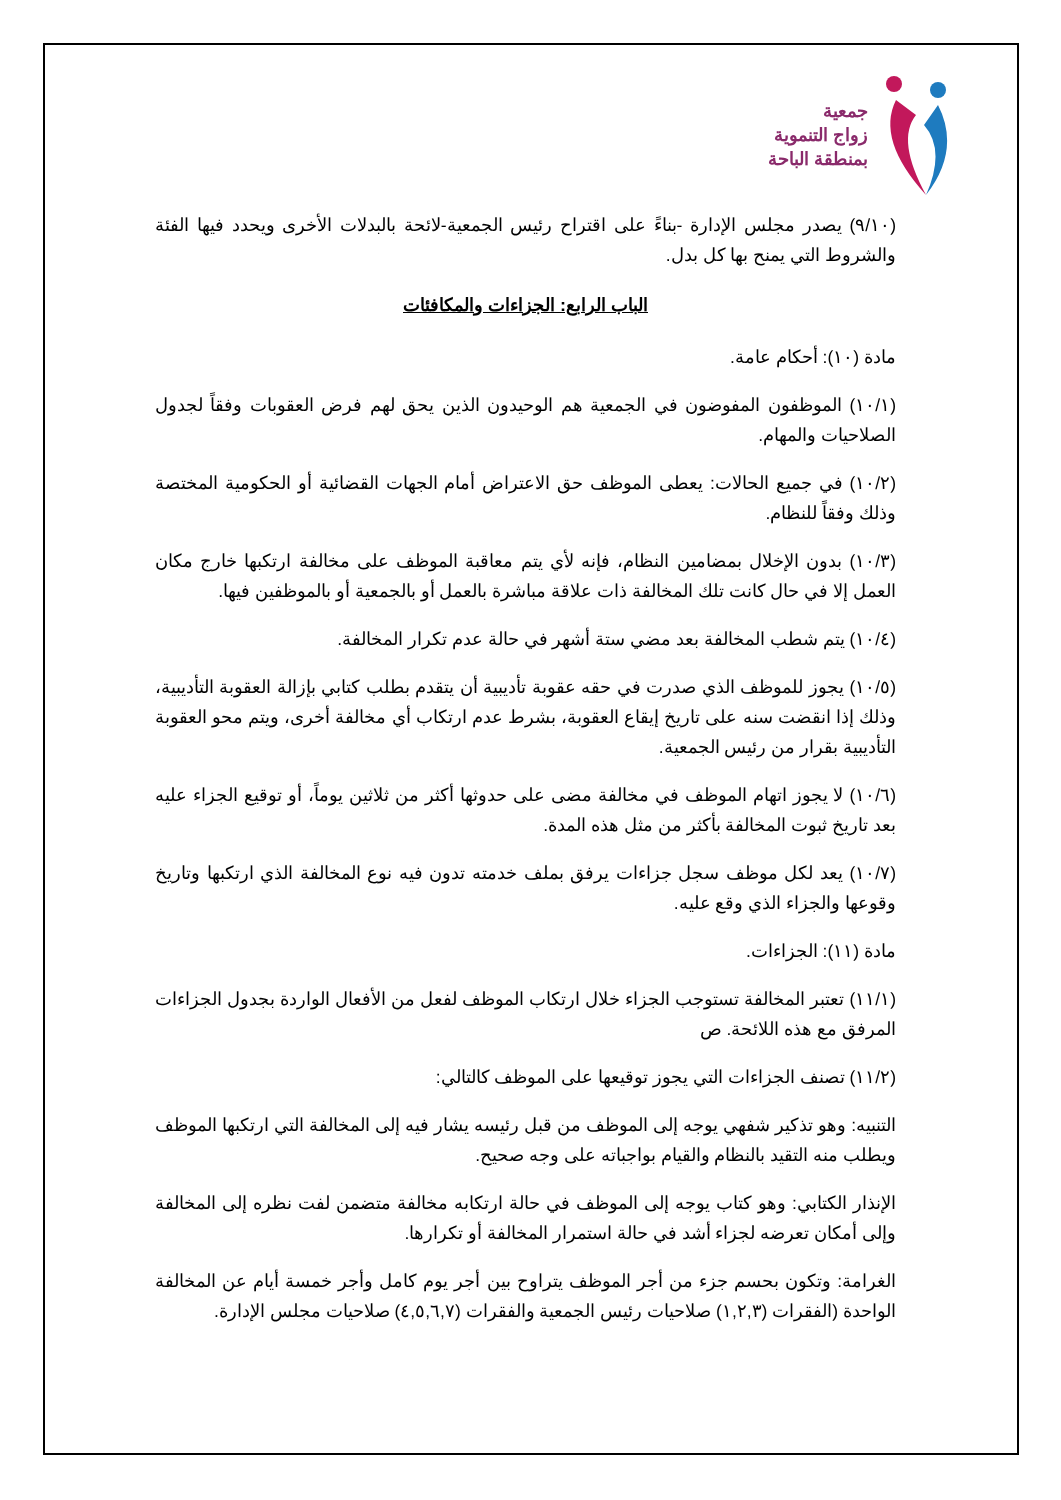جمعية
زواج التنموية
بمنطقة الباحة
(٩/١٠) يصدر مجلس الإدارة -بناءً على اقتراح رئيس الجمعية-لائحة بالبدلات الأخرى ويحدد فيها الفئة والشروط التي يمنح بها كل بدل.
الباب الرابع: الجزاءات والمكافئات
مادة (١٠): أحكام عامة.
(١٠/١) الموظفون المفوضون في الجمعية هم الوحيدون الذين يحق لهم فرض العقوبات وفقاً لجدول الصلاحيات والمهام.
(١٠/٢) في جميع الحالات: يعطى الموظف حق الاعتراض أمام الجهات القضائية أو الحكومية المختصة وذلك وفقاً للنظام.
(١٠/٣) بدون الإخلال بمضامين النظام، فإنه لأي يتم معاقبة الموظف على مخالفة ارتكبها خارج مكان العمل إلا في حال كانت تلك المخالفة ذات علاقة مباشرة بالعمل أو بالجمعية أو بالموظفين فيها.
(١٠/٤) يتم شطب المخالفة بعد مضي ستة أشهر في حالة عدم تكرار المخالفة.
(١٠/٥) يجوز للموظف الذي صدرت في حقه عقوبة تأديبية أن يتقدم بطلب كتابي بإزالة العقوبة التأديبية، وذلك إذا انقضت سنه على تاريخ إيقاع العقوبة، بشرط عدم ارتكاب أي مخالفة أخرى، ويتم محو العقوبة التأديبية بقرار من رئيس الجمعية.
(١٠/٦) لا يجوز اتهام الموظف في مخالفة مضى على حدوثها أكثر من ثلاثين يوماً، أو توقيع الجزاء عليه بعد تاريخ ثبوت المخالفة بأكثر من مثل هذه المدة.
(١٠/٧) يعد لكل موظف سجل جزاءات يرفق بملف خدمته تدون فيه نوع المخالفة الذي ارتكبها وتاريخ وقوعها والجزاء الذي وقع عليه.
مادة (١١): الجزاءات.
(١١/١) تعتبر المخالفة تستوجب الجزاء خلال ارتكاب الموظف لفعل من الأفعال الواردة بجدول الجزاءات المرفق مع هذه اللائحة. ص
(١١/٢) تصنف الجزاءات التي يجوز توقيعها على الموظف كالتالي:
التنبيه: وهو تذكير شفهي يوجه إلى الموظف من قبل رئيسه يشار فيه إلى المخالفة التي ارتكبها الموظف ويطلب منه التقيد بالنظام والقيام بواجباته على وجه صحيح.
الإنذار الكتابي: وهو كتاب يوجه إلى الموظف في حالة ارتكابه مخالفة متضمن لفت نظره إلى المخالفة وإلى أمكان تعرضه لجزاء أشد في حالة استمرار المخالفة أو تكرارها.
الغرامة: وتكون بحسم جزء من أجر الموظف يتراوح بين أجر يوم كامل وأجر خمسة أيام عن المخالفة الواحدة (الفقرات (١,٢,٣) صلاحيات رئيس الجمعية والفقرات (٤,٥,٦,٧) صلاحيات مجلس الإدارة.